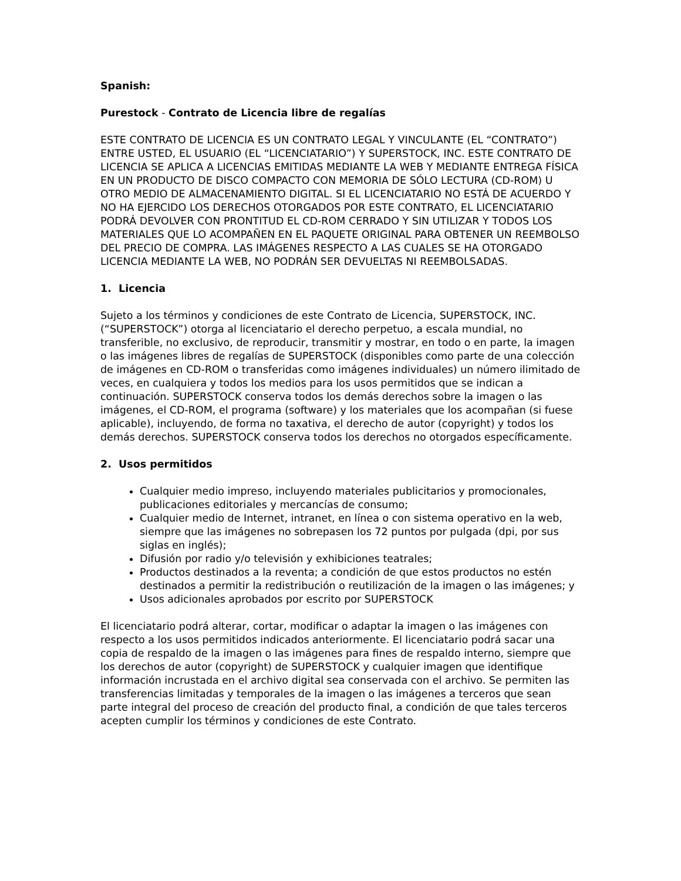Spanish:
Purestock - Contrato de Licencia libre de regalías
ESTE CONTRATO DE LICENCIA ES UN CONTRATO LEGAL Y VINCULANTE (EL “CONTRATO”) ENTRE USTED, EL USUARIO (EL “LICENCIATARIO”) Y SUPERSTOCK, INC. ESTE CONTRATO DE LICENCIA SE APLICA A LICENCIAS EMITIDAS MEDIANTE LA WEB Y MEDIANTE ENTREGA FÍSICA EN UN PRODUCTO DE DISCO COMPACTO CON MEMORIA DE SÓLO LECTURA (CD-ROM) U OTRO MEDIO DE ALMACENAMIENTO DIGITAL. SI EL LICENCIATARIO NO ESTÁ DE ACUERDO Y NO HA EJERCIDO LOS DERECHOS OTORGADOS POR ESTE CONTRATO, EL LICENCIATARIO PODRÁ DEVOLVER CON PRONTITUD EL CD-ROM CERRADO Y SIN UTILIZAR Y TODOS LOS MATERIALES QUE LO ACOMPAÑEN EN EL PAQUETE ORIGINAL PARA OBTENER UN REEMBOLSO DEL PRECIO DE COMPRA. LAS IMÁGENES RESPECTO A LAS CUALES SE HA OTORGADO LICENCIA MEDIANTE LA WEB, NO PODRÁN SER DEVUELTAS NI REEMBOLSADAS.
1. Licencia
Sujeto a los términos y condiciones de este Contrato de Licencia, SUPERSTOCK, INC. (“SUPERSTOCK”) otorga al licenciatario el derecho perpetuo, a escala mundial, no transferible, no exclusivo, de reproducir, transmitir y mostrar, en todo o en parte, la imagen o las imágenes libres de regalías de SUPERSTOCK (disponibles como parte de una colección de imágenes en CD-ROM o transferidas como imágenes individuales) un número ilimitado de veces, en cualquiera y todos los medios para los usos permitidos que se indican a continuación. SUPERSTOCK conserva todos los demás derechos sobre la imagen o las imágenes, el CD-ROM, el programa (software) y los materiales que los acompañan (si fuese aplicable), incluyendo, de forma no taxativa, el derecho de autor (copyright) y todos los demás derechos. SUPERSTOCK conserva todos los derechos no otorgados específicamente.
2. Usos permitidos
Cualquier medio impreso, incluyendo materiales publicitarios y promocionales, publicaciones editoriales y mercancías de consumo;
Cualquier medio de Internet, intranet, en línea o con sistema operativo en la web, siempre que las imágenes no sobrepasen los 72 puntos por pulgada (dpi, por sus siglas en inglés);
Difusión por radio y/o televisión y exhibiciones teatrales;
Productos destinados a la reventa; a condición de que estos productos no estén destinados a permitir la redistribución o reutilización de la imagen o las imágenes; y
Usos adicionales aprobados por escrito por SUPERSTOCK
El licenciatario podrá alterar, cortar, modificar o adaptar la imagen o las imágenes con respecto a los usos permitidos indicados anteriormente. El licenciatario podrá sacar una copia de respaldo de la imagen o las imágenes para fines de respaldo interno, siempre que los derechos de autor (copyright) de SUPERSTOCK y cualquier imagen que identifique información incrustada en el archivo digital sea conservada con el archivo. Se permiten las transferencias limitadas y temporales de la imagen o las imágenes a terceros que sean parte integral del proceso de creación del producto final, a condición de que tales terceros acepten cumplir los términos y condiciones de este Contrato.